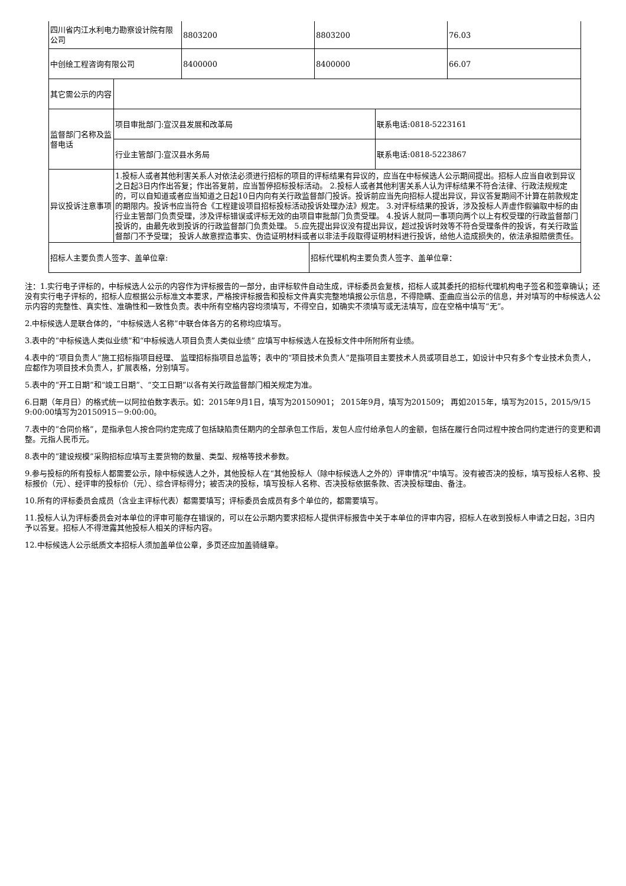| 四川省内江水利电力勘察设计院有限公司 | 8803200 | 8803200 | 76.03 |
| 中创绘工程咨询有限公司 | 8400000 | 8400000 | 66.07 |
| 其它需公示的内容 | | |
| 监督部门名称及监督电话 | 项目审批部门:宣汉县发展和改革局 | 联系电话:0818-5223161 |
| | 行业主管部门:宣汉县水务局 | 联系电话:0818-5223867 |
| 异议投诉注意事项 | 1.投标人或者其他利害关系人对依法必须进行招标的项目的评标结果有异议的，应当在中标候选人公示期间提出。招标人应当自收到异议之日起3日内作出答复；作出答复前，应当暂停招标投标活动。 2.投标人或者其他利害关系人认为评标结果不符合法律、行政法规规定的，可以自知道或者应当知道之日起10日内向有关行政监督部门投诉。投诉前应当先向招标人提出异议，异议答复期间不计算在前款规定的期限内。投诉书应当符合《工程建设项目招标投标活动投诉处理办法》规定。 3.对评标结果的投诉，涉及投标人弄虚作假骗取中标的由行业主管部门负责受理，涉及评标错误或评标无效的由项目审批部门负责受理。 4.投诉人就同一事项向两个以上有权受理的行政监督部门投诉的，由最先收到投诉的行政监督部门负责处理。 5.应先提出异议没有提出异议，超过投诉时效等不符合受理条件的投诉，有关行政监督部门不予受理； 投诉人故意捏造事实、伪造证明材料或者以非法手段取得证明材料进行投诉，给他人造成损失的，依法承担赔偿责任。 | |
| 招标人主要负责人签字、盖单位章: | 招标代理机构主要负责人签字、盖单位章： |
注：1.实行电子评标的，中标候选人公示的内容作为评标报告的一部分，由评标软件自动生成，评标委员会复核，招标人或其委托的招标代理机构电子签名和签章确认；还没有实行电子评标的，招标人应根据公示标准文本要求，严格按评标报告和投标文件真实完整地填报公示信息，不得隐瞒、歪曲应当公示的信息，并对填写的中标候选人公示内容的完整性、真实性、准确性和一致性负责。表中所有空格内容均须填写，不得空白，如确实不须填写或无法填写，应在空格中填写“无”。
2.中标候选人是联合体的，“中标候选人名称”中联合体各方的名称均应填写。
3.表中的“中标候选人类似业绩”和“中标候选人项目负责人类似业绩” 应填写中标候选人在投标文件中所附所有业绩。
4.表中的“项目负责人”施工招标指项目经理、 监理招标指项目总监等；表中的“项目技术负责人”是指项目主要技术人员或项目总工，如设计中只有多个专业技术负责人，应都作为项目技术负责人，扩展表格，分别填写。
5.表中的“开工日期”和“竣工日期”、“交工日期”以各有关行政监督部门相关规定为准。
6.日期（年月日）的格式统一以阿拉伯数字表示。如：2015年9月1日，填写为20150901； 2015年9月，填写为201509； 再如2015年，填写为2015，2015/9/15 9:00:00填写为20150915－9:00:00。
7.表中的“合同价格”，是指承包人按合同约定完成了包括缺陷责任期内的全部承包工作后，发包人应付给承包人的金额，包括在履行合同过程中按合同约定进行的变更和调整。元指人民币元。
8.表中的“建设规模”采购招标应填写主要货物的数量、类型、规格等技术参数。
9.参与投标的所有投标人都需要公示，除中标候选人之外，其他投标人在“其他投标人（除中标候选人之外的）评审情况”中填写。没有被否决的投标，填写投标人名称、投标报价（元）、经评审的投标价（元）、综合评标得分；被否决的投标，填写投标人名称、否决投标依据条款、否决投标理由、备注。
10.所有的评标委员会成员（含业主评标代表）都需要填写；评标委员会成员有多个单位的，都需要填写。
11.投标人认为评标委员会对本单位的评审可能存在错误的，可以在公示期内要求招标人提供评标报告中关于本单位的评审内容，招标人在收到投标人申请之日起，3日内予以答复。招标人不得泄露其他投标人相关的评标内容。
12.中标候选人公示纸质文本招标人须加盖单位公章，多页还应加盖骑缝章。